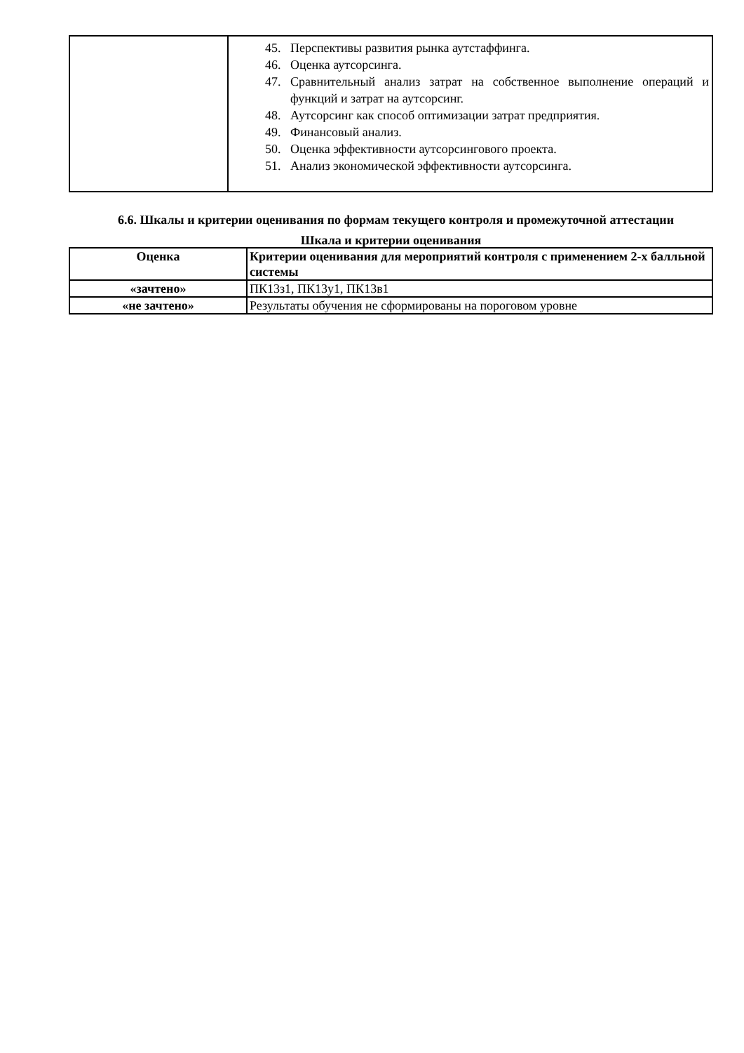| | 45. Перспективы развития рынка аутстаффинга. 46. Оценка аутсорсинга. 47. Сравнительный анализ затрат на собственное выполнение операций и функций и затрат на аутсорсинг. 48. Аутсорсинг как способ оптимизации затрат предприятия. 49. Финансовый анализ. 50. Оценка эффективности аутсорсингового проекта. 51. Анализ экономической эффективности аутсорсинга. |
6.6. Шкалы и критерии оценивания по формам текущего контроля и промежуточной аттестации
Шкала и критерии оценивания
| Оценка | Критерии оценивания для мероприятий контроля с применением 2-х балльной системы |
| --- | --- |
| «зачтено» | ПК13з1, ПК13у1, ПК13в1 |
| «не зачтено» | Результаты обучения не сформированы на пороговом уровне |